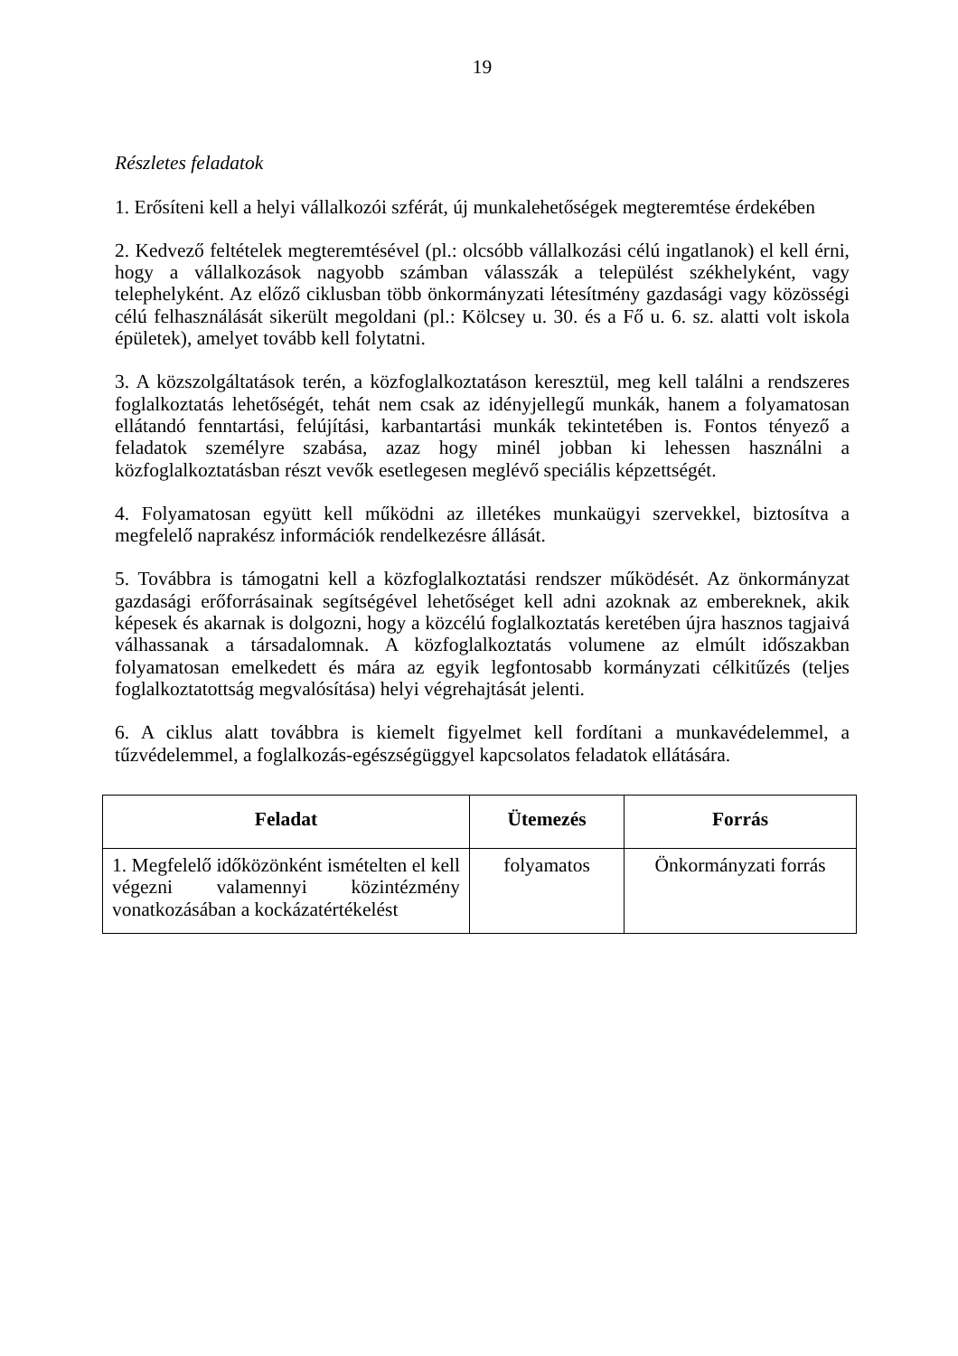19
Részletes feladatok
1. Erősíteni kell a helyi vállalkozói szférát, új munkalehetőségek megteremtése érdekében
2. Kedvező feltételek megteremtésével (pl.: olcsóbb vállalkozási célú ingatlanok) el kell érni, hogy a vállalkozások nagyobb számban válasszák a települést székhelyként, vagy telephelyként. Az előző ciklusban több önkormányzati létesítmény gazdasági vagy közösségi célú felhasználását sikerült megoldani (pl.: Kölcsey u. 30. és a Fő u. 6. sz. alatti volt iskola épületek), amelyet tovább kell folytatni.
3. A közszolgáltatások terén, a közfoglalkoztatáson keresztül, meg kell találni a rendszeres foglalkoztatás lehetőségét, tehát nem csak az idényjellegű munkák, hanem a folyamatosan ellátandó fenntartási, felújítási, karbantartási munkák tekintetében is. Fontos tényező a feladatok személyre szabása, azaz hogy minél jobban ki lehessen használni a közfoglalkoztatásban részt vevők esetlegesen meglévő speciális képzettségét.
4. Folyamatosan együtt kell működni az illetékes munkaügyi szervekkel, biztosítva a megfelelő naprakész információk rendelkezésre állását.
5. Továbbra is támogatni kell a közfoglalkoztatási rendszer működését. Az önkormányzat gazdasági erőforrásainak segítségével lehetőséget kell adni azoknak az embereknek, akik képesek és akarnak is dolgozni, hogy a közcélú foglalkoztatás keretében újra hasznos tagjaivá válhassanak a társadalomnak. A közfoglalkoztatás volumene az elmúlt időszakban folyamatosan emelkedett és mára az egyik legfontosabb kormányzati célkitűzés (teljes foglalkoztatottság megvalósítása) helyi végrehajtását jelenti.
6. A ciklus alatt továbbra is kiemelt figyelmet kell fordítani a munkavédelemmel, a tűzvédelemmel, a foglalkozás-egészségüggyel kapcsolatos feladatok ellátására.
| Feladat | Ütemezés | Forrás |
| --- | --- | --- |
| 1. Megfelelő időközönként ismételten el kell végezni valamennyi közintézmény vonatkozásában a kockázatértékelést | folyamatos | Önkormányzati forrás |